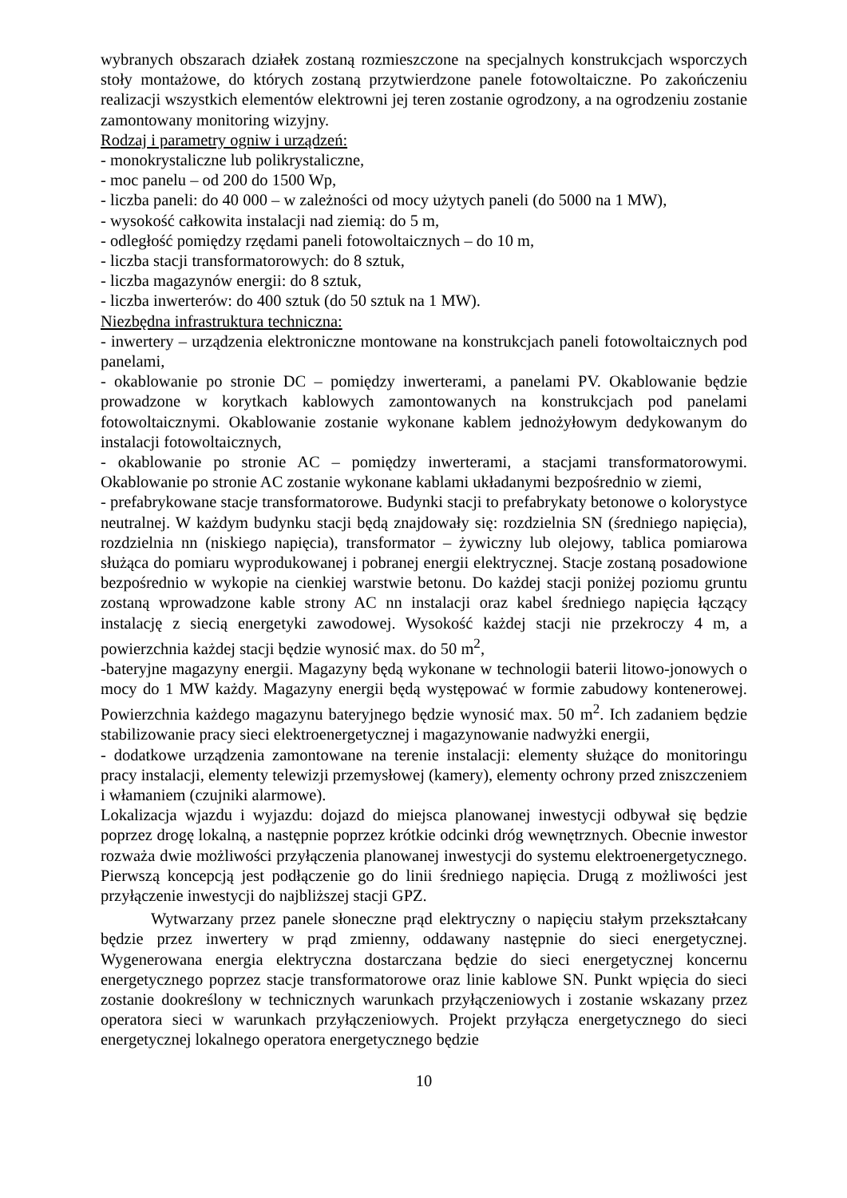wybranych obszarach działek zostaną rozmieszczone na specjalnych konstrukcjach wsporczych stoły montażowe, do których zostaną przytwierdzone panele fotowoltaiczne. Po zakończeniu realizacji wszystkich elementów elektrowni jej teren zostanie ogrodzony, a na ogrodzeniu zostanie zamontowany monitoring wizyjny.
Rodzaj i parametry ogniw i urządzeń:
- monokrystaliczne lub polikrystaliczne,
- moc panelu – od 200 do 1500 Wp,
- liczba paneli: do 40 000 – w zależności od mocy użytych paneli (do 5000 na 1 MW),
- wysokość całkowita instalacji nad ziemią: do 5 m,
- odległość pomiędzy rzędami paneli fotowoltaicznych – do 10 m,
- liczba stacji transformatorowych: do 8 sztuk,
- liczba magazynów energii: do 8 sztuk,
- liczba inwerterów: do 400 sztuk (do 50 sztuk na 1 MW).
Niezbędna infrastruktura techniczna:
- inwertery – urządzenia elektroniczne montowane na konstrukcjach paneli fotowoltaicznych pod panelami,
- okablowanie po stronie DC – pomiędzy inwerterami, a panelami PV. Okablowanie będzie prowadzone w korytkach kablowych zamontowanych na konstrukcjach pod panelami fotowoltaicznymi. Okablowanie zostanie wykonane kablem jednożyłowym dedykowanym do instalacji fotowoltaicznych,
- okablowanie po stronie AC – pomiędzy inwerterami, a stacjami transformatorowymi. Okablowanie po stronie AC zostanie wykonane kablami układanymi bezpośrednio w ziemi,
- prefabrykowane stacje transformatorowe. Budynki stacji to prefabrykaty betonowe o kolorystyce neutralnej. W każdym budynku stacji będą znajdowały się: rozdzielnia SN (średniego napięcia), rozdzielnia nn (niskiego napięcia), transformator – żywiczny lub olejowy, tablica pomiarowa służąca do pomiaru wyprodukowanej i pobranej energii elektrycznej. Stacje zostaną posadowione bezpośrednio w wykopie na cienkiej warstwie betonu. Do każdej stacji poniżej poziomu gruntu zostaną wprowadzone kable strony AC nn instalacji oraz kabel średniego napięcia łączący instalację z siecią energetyki zawodowej. Wysokość każdej stacji nie przekroczy 4 m, a powierzchnia każdej stacji będzie wynosić max. do 50 m<sup>2</sup>,
-bateryjne magazyny energii. Magazyny będą wykonane w technologii baterii litowo-jonowych o mocy do 1 MW każdy. Magazyny energii będą występować w formie zabudowy kontenerowej. Powierzchnia każdego magazynu bateryjnego będzie wynosić max. 50 m<sup>2</sup>. Ich zadaniem będzie stabilizowanie pracy sieci elektroenergetycznej i magazynowanie nadwyżki energii,
- dodatkowe urządzenia zamontowane na terenie instalacji: elementy służące do monitoringu pracy instalacji, elementy telewizji przemysłowej (kamery), elementy ochrony przed zniszczeniem i włamaniem (czujniki alarmowe).
Lokalizacja wjazdu i wyjazdu: dojazd do miejsca planowanej inwestycji odbywał się będzie poprzez drogę lokalną, a następnie poprzez krótkie odcinki dróg wewnętrznych. Obecnie inwestor rozważa dwie możliwości przyłączenia planowanej inwestycji do systemu elektroenergetycznego. Pierwszą koncepcją jest podłączenie go do linii średniego napięcia. Drugą z możliwości jest przyłączenie inwestycji do najbliższej stacji GPZ.
Wytwarzany przez panele słoneczne prąd elektryczny o napięciu stałym przekształcany będzie przez inwertery w prąd zmienny, oddawany następnie do sieci energetycznej. Wygenerowana energia elektryczna dostarczana będzie do sieci energetycznej koncernu energetycznego poprzez stacje transformatorowe oraz linie kablowe SN. Punkt wpięcia do sieci zostanie dookreślony w technicznych warunkach przyłączeniowych i zostanie wskazany przez operatora sieci w warunkach przyłączeniowych. Projekt przyłącza energetycznego do sieci energetycznej lokalnego operatora energetycznego będzie
10